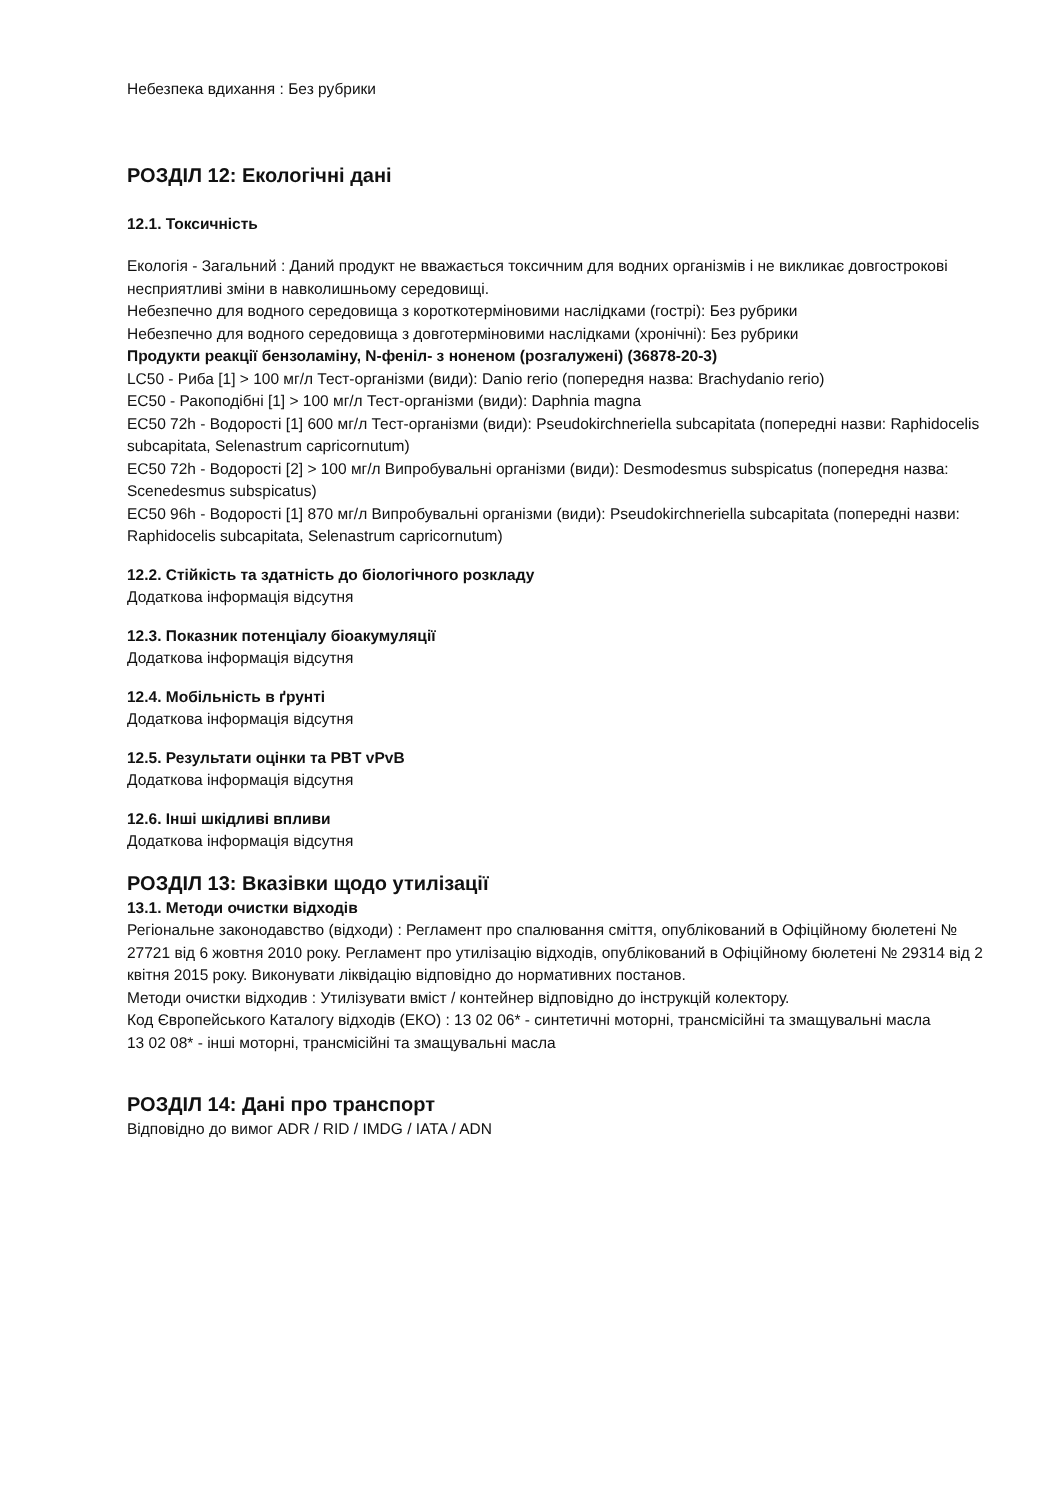Небезпека вдихання : Без рубрики
РОЗДІЛ 12: Екологічні дані
12.1. Токсичність
Екологія - Загальний : Даний продукт не вважається токсичним для водних організмів і не викликає довгострокові несприятливі зміни в навколишньому середовищі.
Небезпечно для водного середовища з короткотерміновими наслідками (гострі): Без рубрики
Небезпечно для водного середовища з довготерміновими наслідками (хронічні): Без рубрики
Продукти реакції бензоламіну, N-феніл- з ноненом (розгалужені) (36878-20-3)
LC50 - Риба [1] > 100 мг/л Тест-організми (види): Danio rerio (попередня назва: Brachydanio rerio)
EC50 - Ракоподібні [1] > 100 мг/л Тест-організми (види): Daphnia magna
EC50 72h - Водорості [1] 600 мг/л Тест-організми (види): Pseudokirchneriella subcapitata (попередні назви: Raphidocelis subcapitata, Selenastrum capricornutum)
EC50 72h - Водорості [2] > 100 мг/л Випробувальні організми (види): Desmodesmus subspicatus (попередня назва: Scenedesmus subspicatus)
EC50 96h - Водорості [1] 870 мг/л Випробувальні організми (види): Pseudokirchneriella subcapitata (попередні назви: Raphidocelis subcapitata, Selenastrum capricornutum)
12.2. Стійкість та здатність до біологічного розкладу
Додаткова інформація відсутня
12.3. Показник потенціалу біоакумуляції
Додаткова інформація відсутня
12.4. Мобільність в ґрунті
Додаткова інформація відсутня
12.5. Результати оцінки та PBT vPvB
Додаткова інформація відсутня
12.6. Інші шкідливі впливи
Додаткова інформація відсутня
РОЗДІЛ 13: Вказівки щодо утилізації
13.1. Методи очистки відходів
Регіональне законодавство (відходи) : Регламент про спалювання сміття, опублікований в Офіційному бюлетені № 27721 від 6 жовтня 2010 року. Регламент про утилізацію відходів, опублікований в Офіційному бюлетені № 29314 від 2 квітня 2015 року. Виконувати ліквідацію відповідно до нормативних постанов.
Методи очистки відходив : Утилізувати вміст / контейнер відповідно до інструкцій колектору.
Код Європейського Каталогу відходів (ЕКО) : 13 02 06* - синтетичні моторні, трансмісійні та змащувальні масла
13 02 08* - інші моторні, трансмісійні та змащувальні масла
РОЗДІЛ 14: Дані про транспорт
Відповідно до вимог ADR / RID / IMDG / IATA / ADN